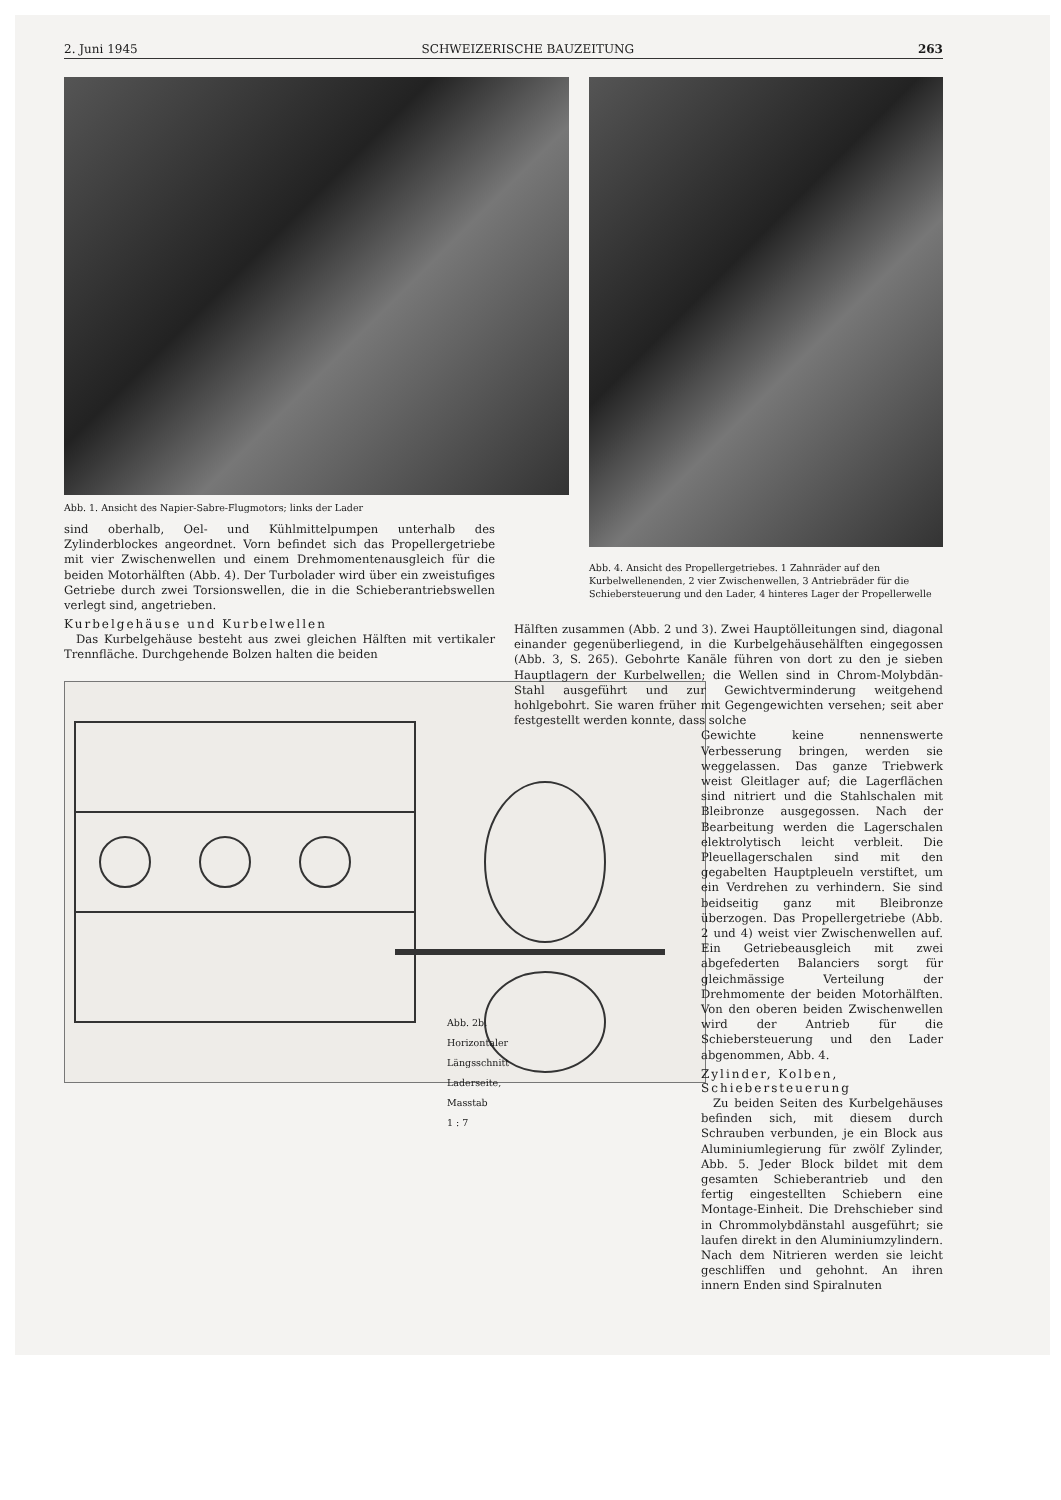2. Juni 1945 SCHWEIZERISCHE BAUZEITUNG 263
Abb. 1. Ansicht des Napier-Sabre-Flugmotors; links der Lader
sind oberhalb, Oel- und Kühlmittelpumpen unterhalb des Zylinderblockes angeordnet. Vorn befindet sich das Propellergetriebe mit vier Zwischenwellen und einem Drehmomentenausgleich für die beiden Motorhälften (Abb. 4). Der Turbolader wird über ein zweistufiges Getriebe durch zwei Torsionswellen, die in die Schieberantriebswellen verlegt sind, angetrieben.
Kurbelgehäuse und Kurbelwellen
Das Kurbelgehäuse besteht aus zwei gleichen Hälften mit vertikaler Trennfläche. Durchgehende Bolzen halten die beiden
Abb. 2b. Horizontaler Längsschnitt
Laderseite, Masstab 1 : 7
Abb. 4. Ansicht des Propellergetriebes. 1 Zahnräder auf den Kurbelwellenenden, 2 vier Zwischenwellen, 3 Antriebräder für die Schiebersteuerung und den Lader, 4 hinteres Lager der Propellerwelle
Hälften zusammen (Abb. 2 und 3). Zwei Hauptölleitungen sind, diagonal einander gegenüberliegend, in die Kurbelgehäusehälften eingegossen (Abb. 3, S. 265). Gebohrte Kanäle führen von dort zu den je sieben Hauptlagern der Kurbelwellen; die Wellen sind in Chrom-Molybdän-Stahl ausgeführt und zur Gewichtverminderung weitgehend hohlgebohrt. Sie waren früher mit Gegengewichten versehen; seit aber festgestellt werden konnte, dass solche
Gewichte keine nennenswerte Verbesserung bringen, werden sie weggelassen. Das ganze Triebwerk weist Gleitlager auf; die Lagerflächen sind nitriert und die Stahlschalen mit Bleibronze ausgegossen. Nach der Bearbeitung werden die Lagerschalen elektrolytisch leicht verbleit. Die Pleuellagerschalen sind mit den gegabelten Hauptpleueln verstiftet, um ein Verdrehen zu verhindern. Sie sind beidseitig ganz mit Bleibronze überzogen. Das Propellergetriebe (Abb. 2 und 4) weist vier Zwischenwellen auf. Ein Getriebeausgleich mit zwei abgefederten Balanciers sorgt für gleichmässige Verteilung der Drehmomente der beiden Motorhälften. Von den oberen beiden Zwischenwellen wird der Antrieb für die Schiebersteuerung und den Lader abgenommen, Abb. 4.
Zylinder, Kolben, Schiebersteuerung
Zu beiden Seiten des Kurbelgehäuses befinden sich, mit diesem durch Schrauben verbunden, je ein Block aus Aluminiumlegierung für zwölf Zylinder, Abb. 5. Jeder Block bildet mit dem gesamten Schieberantrieb und den fertig eingestellten Schiebern eine Montage-Einheit. Die Drehschieber sind in Chrommolybdänstahl ausgeführt; sie laufen direkt in den Aluminiumzylindern. Nach dem Nitrieren werden sie leicht geschliffen und gehohnt. An ihren innern Enden sind Spiralnuten